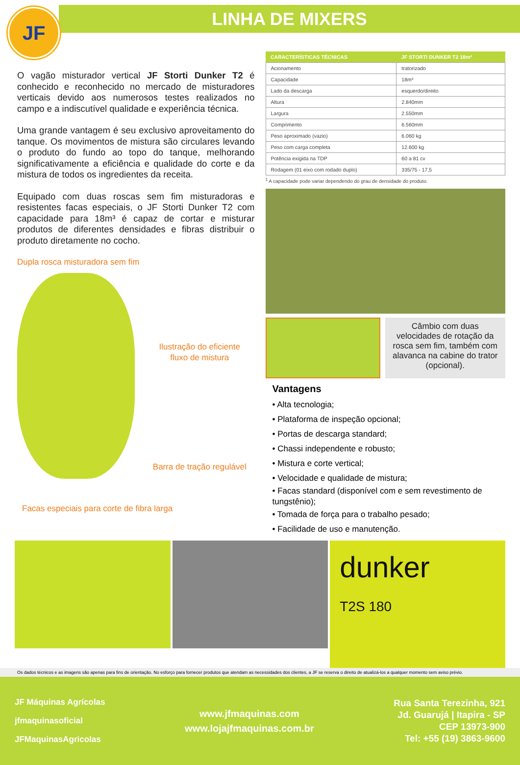JF
LINHA DE MIXERS
O vagão misturador vertical JF Storti Dunker T2 é conhecido e reconhecido no mercado de misturadores verticais devido aos numerosos testes realizados no campo e a indiscutível qualidade e experiência técnica.
Uma grande vantagem é seu exclusivo aproveitamento do tanque. Os movimentos de mistura são circulares levando o produto do fundo ao topo do tanque, melhorando significativamente a eficiência e qualidade do corte e da mistura de todos os ingredientes da receita.
Equipado com duas roscas sem fim misturadoras e resistentes facas especiais, o JF Storti Dunker T2 com capacidade para 18m³ é capaz de cortar e misturar produtos de diferentes densidades e fibras distribuir o produto diretamente no cocho.
Dupla rosca misturadora sem fim
Ilustração do eficiente
fluxo de mistura
Barra de tração regulável
Facas especiais para corte de fibra larga
| CARACTERÍSTICAS TÉCNICAS | JF STORTI DUNKER T2 18m³ |
| --- | --- |
| Acionamento | tratorizado |
| Capacidade | 18m³ |
| Lado da descarga | esquerdo/direito |
| Altura | 2.840mm |
| Largura | 2.550mm |
| Comprimento | 6.560mm |
| Peso aproximado (vazio) | 6.060 kg |
| Peso com carga completa | 12.600 kg |
| Potência exigida na TDP | 60 a 81 cv |
| Rodagem (01 eixo com rodado duplo) | 335/75 - 17,5 |
<sup>1</sup> A capacidade pode variar dependendo do grau de densidade do produto.
Câmbio com duas velocidades de rotação da rosca sem fim, também com alavanca na cabine do trator (opcional).
Vantagens
• Alta tecnologia;
• Plataforma de inspeção opcional;
• Portas de descarga standard;
• Chassi independente e robusto;
• Mistura e corte vertical;
• Velocidade e qualidade de mistura;
• Facas standard (disponível com e sem revestimento de tungstênio);
• Tomada de força para o trabalho pesado;
• Facilidade de uso e manutenção.
dunker
T2S 180
Os dados técnicos e as imagens são apenas para fins de orientação. No esforço para fornecer produtos que atendam as necessidades dos clientes, a JF se reserva o direito de atualizá-los a qualquer momento sem aviso prévio.
JF Máquinas Agrícolas
jfmaquinasoficial
JFMaquinasAgricolas
www.jfmaquinas.com
www.lojajfmaquinas.com.br
Rua Santa Terezinha, 921
Jd. Guarujá | Itapira - SP
CEP 13973-900
Tel: +55 (19) 3863-9600